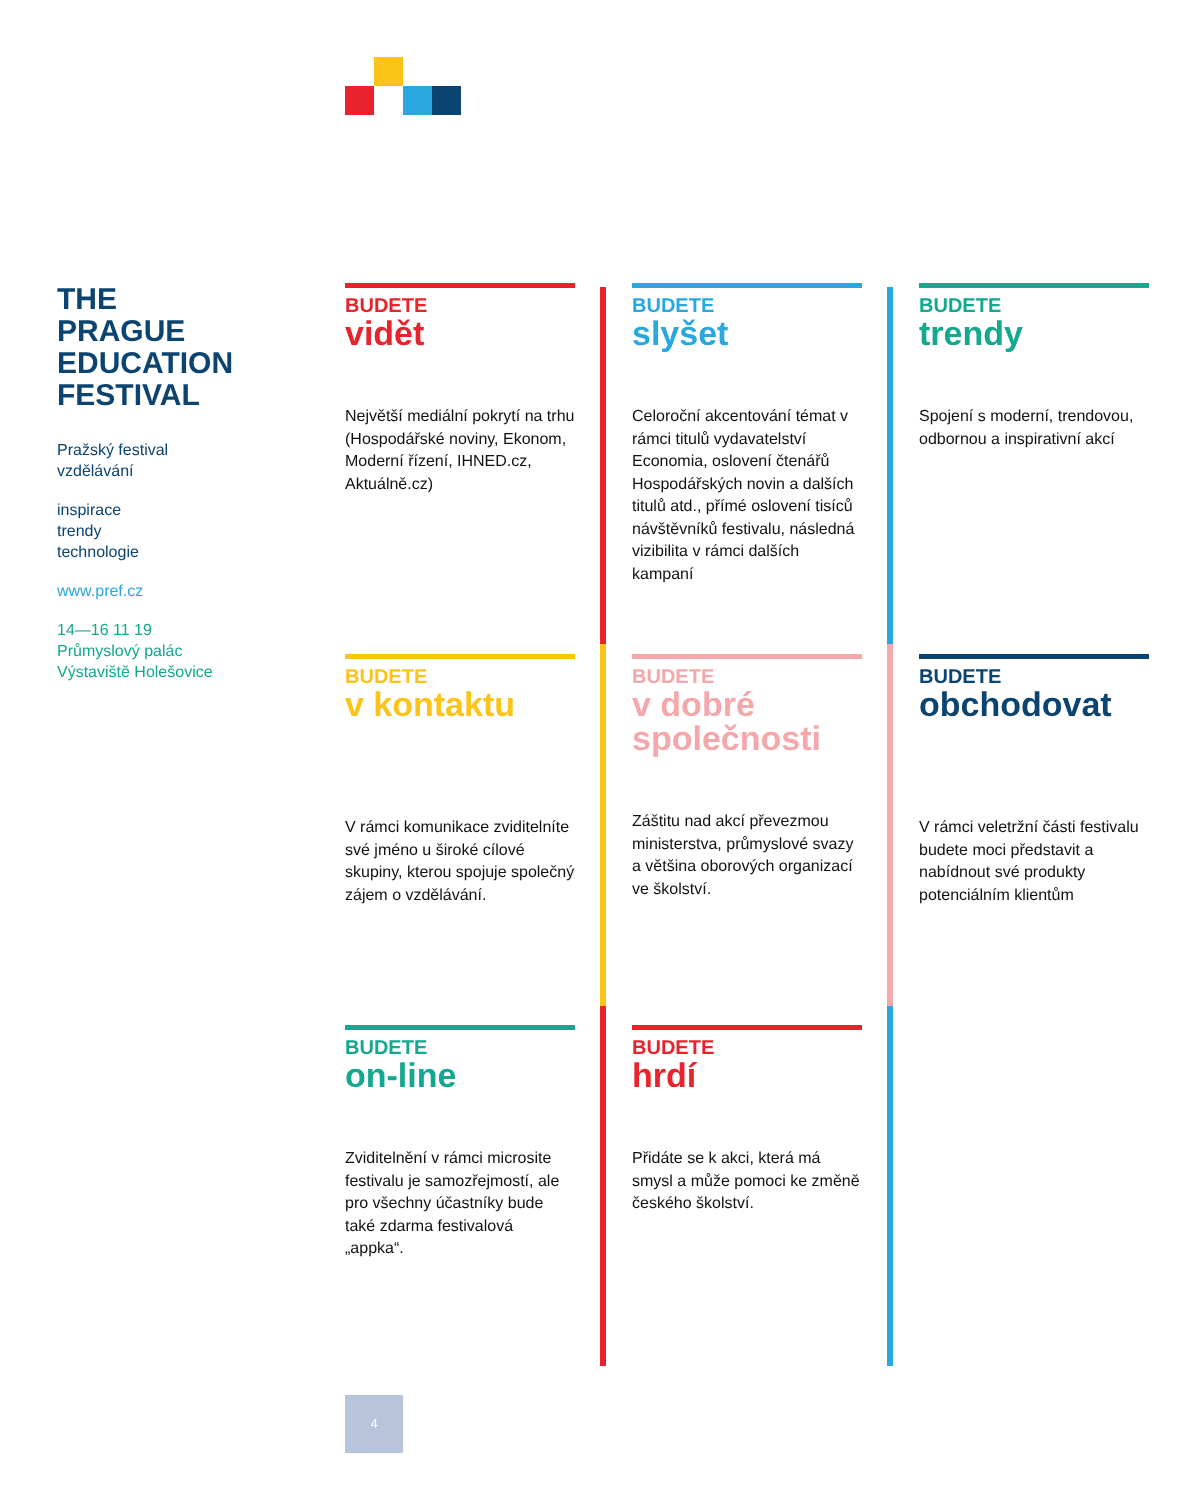THE
PRAGUE
EDUCATION
FESTIVAL
Pražský festival
vzdělávání
inspirace
trendy
technologie
www.pref.cz
14—16 11 19
Průmyslový palác
Výstaviště Holešovice
BUDETE
vidět
Největší mediální pokrytí na trhu (Hospodářské noviny, Ekonom, Moderní řízení, IHNED.cz, Aktuálně.cz)
BUDETE
slyšet
Celoroční akcentování témat v rámci titulů vydavatelství Economia, oslovení čtenářů Hospodářských novin a dalších titulů atd., přímé oslovení tisíců návštěvníků festivalu, následná vizibilita v rámci dalších kampaní
BUDETE
trendy
Spojení s moderní, trendovou, odbornou a inspirativní akcí
BUDETE
v kontaktu
V rámci komunikace zviditelníte své jméno u široké cílové skupiny, kterou spojuje společný zájem o vzdělávání.
BUDETE
v dobré společnosti
Záštitu nad akcí převezmou ministerstva, průmyslové svazy a většina oborových organizací ve školství.
BUDETE
obchodovat
V rámci veletržní části festivalu budete moci představit a nabídnout své produkty potenciálním klientům
BUDETE
on-line
Zviditelnění v rámci microsite festivalu je samozřejmostí, ale pro všechny účastníky bude také zdarma festivalová „appka“.
BUDETE
hrdí
Přidáte se k akci, která má smysl a může pomoci ke změně českého školství.
4